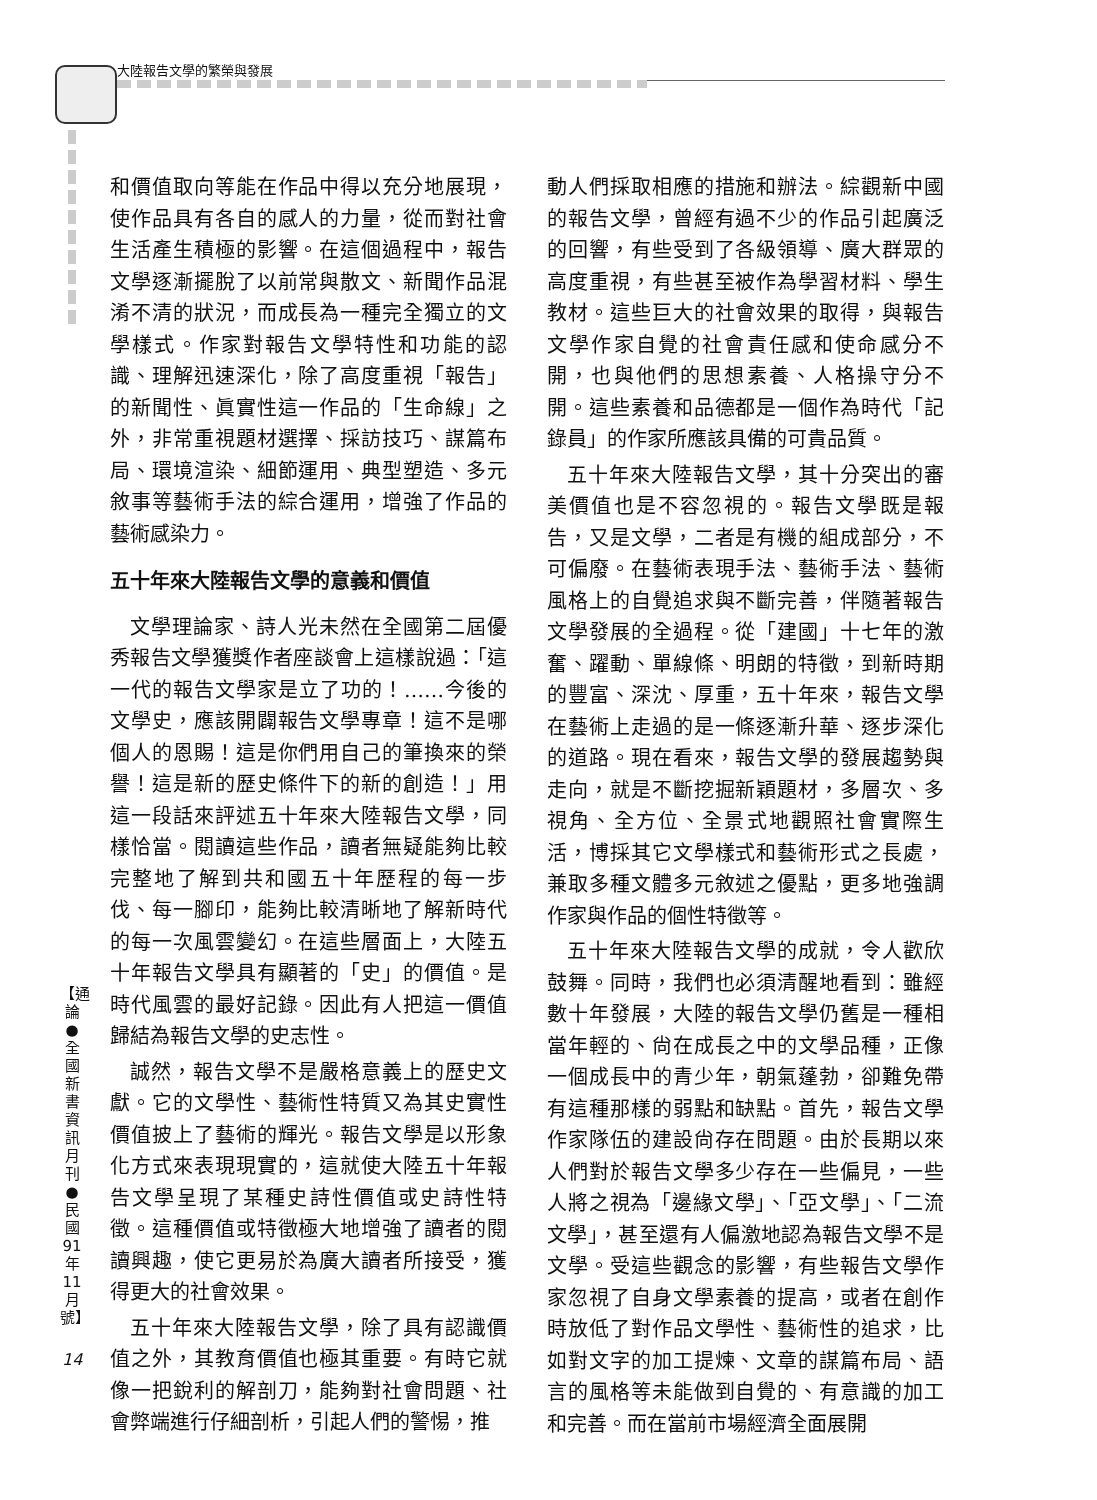大陸報告文學的繁榮與發展
【通論●全國新書資訊月刊●民國91年11月號】
14
和價值取向等能在作品中得以充分地展現，使作品具有各自的感人的力量，從而對社會生活產生積極的影響。在這個過程中，報告文學逐漸擺脫了以前常與散文、新聞作品混淆不清的狀況，而成長為一種完全獨立的文學樣式。作家對報告文學特性和功能的認識、理解迅速深化，除了高度重視「報告」的新聞性、眞實性這一作品的「生命線」之外，非常重視題材選擇、採訪技巧、謀篇布局、環境渲染、細節運用、典型塑造、多元敘事等藝術手法的綜合運用，增強了作品的藝術感染力。
五十年來大陸報告文學的意義和價值
文學理論家、詩人光未然在全國第二屆優秀報告文學獲獎作者座談會上這樣說過：「這一代的報告文學家是立了功的！……今後的文學史，應該開闢報告文學專章！這不是哪個人的恩賜！這是你們用自己的筆換來的榮譽！這是新的歷史條件下的新的創造！」用這一段話來評述五十年來大陸報告文學，同樣恰當。閱讀這些作品，讀者無疑能夠比較完整地了解到共和國五十年歷程的每一步伐、每一腳印，能夠比較清晰地了解新時代的每一次風雲變幻。在這些層面上，大陸五十年報告文學具有顯著的「史」的價值。是時代風雲的最好記錄。因此有人把這一價值歸結為報告文學的史志性。
誠然，報告文學不是嚴格意義上的歷史文獻。它的文學性、藝術性特質又為其史實性價值披上了藝術的輝光。報告文學是以形象化方式來表現現實的，這就使大陸五十年報告文學呈現了某種史詩性價值或史詩性特徵。這種價值或特徵極大地增強了讀者的閱讀興趣，使它更易於為廣大讀者所接受，獲得更大的社會效果。
五十年來大陸報告文學，除了具有認識價值之外，其教育價值也極其重要。有時它就像一把銳利的解剖刀，能夠對社會問題、社會弊端進行仔細剖析，引起人們的警惕，推
動人們採取相應的措施和辦法。綜觀新中國的報告文學，曾經有過不少的作品引起廣泛的回響，有些受到了各級領導、廣大群眾的高度重視，有些甚至被作為學習材料、學生教材。這些巨大的社會效果的取得，與報告文學作家自覺的社會責任感和使命感分不開，也與他們的思想素養、人格操守分不開。這些素養和品德都是一個作為時代「記錄員」的作家所應該具備的可貴品質。
五十年來大陸報告文學，其十分突出的審美價值也是不容忽視的。報告文學既是報告，又是文學，二者是有機的組成部分，不可偏廢。在藝術表現手法、藝術手法、藝術風格上的自覺追求與不斷完善，伴隨著報告文學發展的全過程。從「建國」十七年的激奮、躍動、單線條、明朗的特徵，到新時期的豐富、深沈、厚重，五十年來，報告文學在藝術上走過的是一條逐漸升華、逐步深化的道路。現在看來，報告文學的發展趨勢與走向，就是不斷挖掘新穎題材，多層次、多視角、全方位、全景式地觀照社會實際生活，博採其它文學樣式和藝術形式之長處，兼取多種文體多元敘述之優點，更多地強調作家與作品的個性特徵等。
五十年來大陸報告文學的成就，令人歡欣鼓舞。同時，我們也必須清醒地看到：雖經數十年發展，大陸的報告文學仍舊是一種相當年輕的、尙在成長之中的文學品種，正像一個成長中的青少年，朝氣蓬勃，卻難免帶有這種那樣的弱點和缺點。首先，報告文學作家隊伍的建設尙存在問題。由於長期以來人們對於報告文學多少存在一些偏見，一些人將之視為「邊緣文學」、「亞文學」、「二流文學」，甚至還有人偏激地認為報告文學不是文學。受這些觀念的影響，有些報告文學作家忽視了自身文學素養的提高，或者在創作時放低了對作品文學性、藝術性的追求，比如對文字的加工提煉、文章的謀篇布局、語言的風格等未能做到自覺的、有意識的加工和完善。而在當前市場經濟全面展開